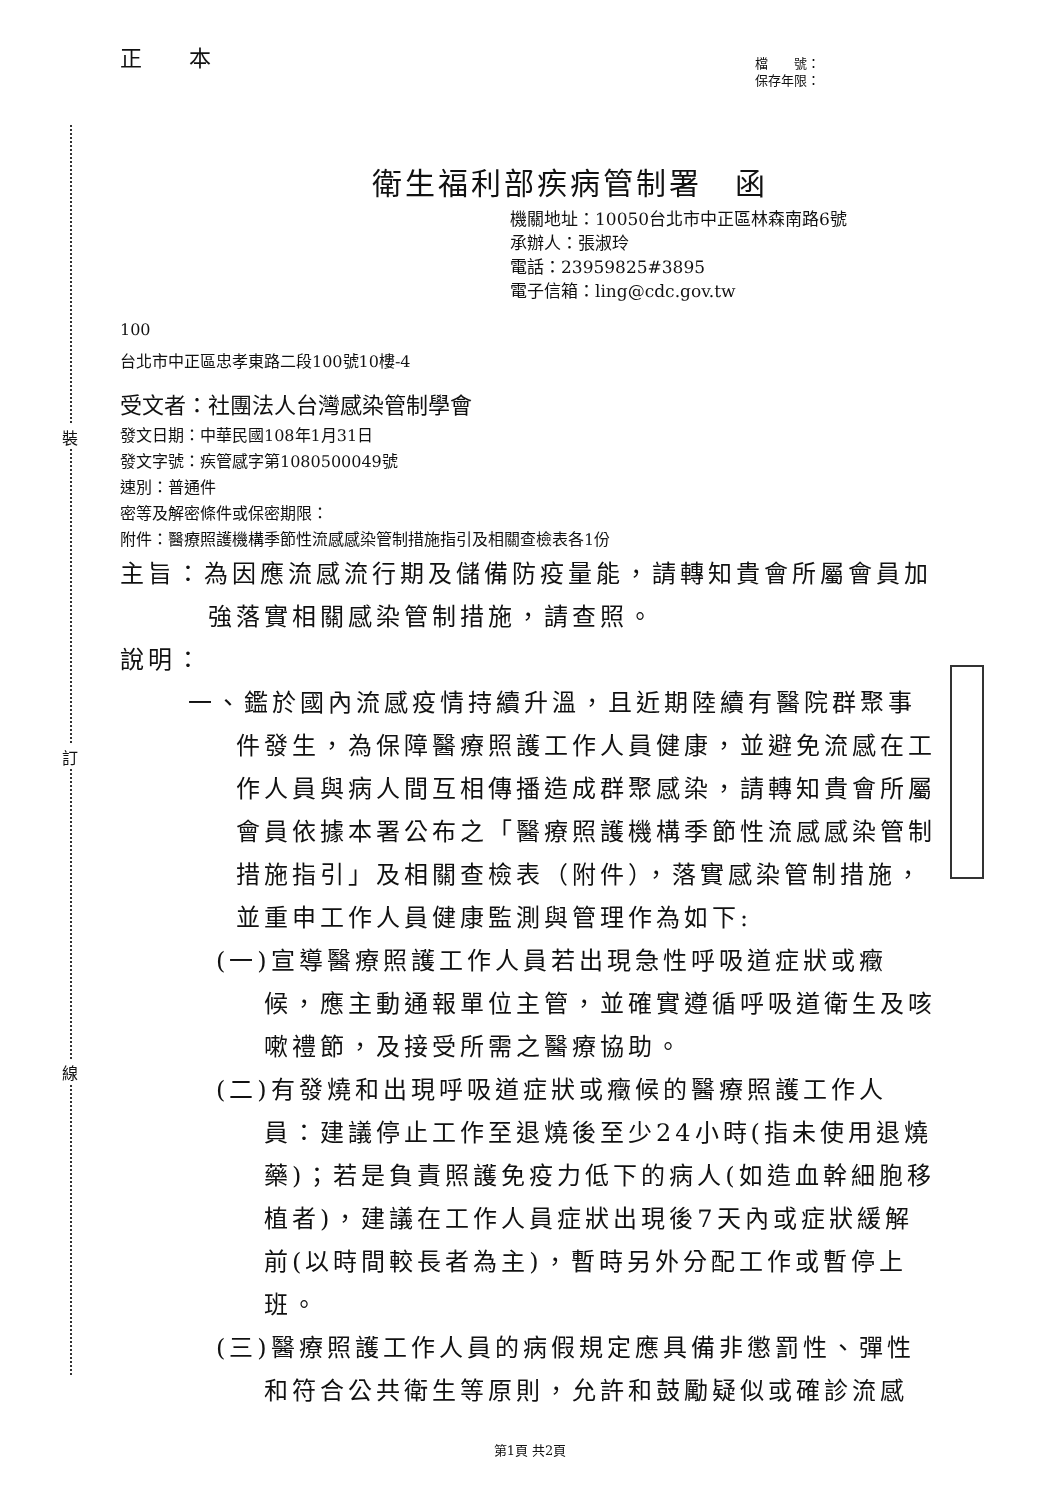裝
訂
線
正 本
檔　　號：
保存年限：
衛生福利部疾病管制署　函
機關地址：10050台北市中正區林森南路6號
承辦人：張淑玲
電話：23959825#3895
電子信箱：ling@cdc.gov.tw
100
台北市中正區忠孝東路二段100號10樓-4
受文者：社團法人台灣感染管制學會
發文日期：中華民國108年1月31日
發文字號：疾管感字第1080500049號
速別：普通件
密等及解密條件或保密期限：
附件：醫療照護機構季節性流感感染管制措施指引及相關查檢表各1份
主旨：為因應流感流行期及儲備防疫量能，請轉知貴會所屬會員加強落實相關感染管制措施，請查照。
說明：
一、鑑於國內流感疫情持續升溫，且近期陸續有醫院群聚事件發生，為保障醫療照護工作人員健康，並避免流感在工作人員與病人間互相傳播造成群聚感染，請轉知貴會所屬會員依據本署公布之「醫療照護機構季節性流感感染管制措施指引」及相關查檢表（附件），落實感染管制措施，並重申工作人員健康監測與管理作為如下:
(一)宣導醫療照護工作人員若出現急性呼吸道症狀或癥候，應主動通報單位主管，並確實遵循呼吸道衛生及咳嗽禮節，及接受所需之醫療協助。
(二)有發燒和出現呼吸道症狀或癥候的醫療照護工作人員：建議停止工作至退燒後至少24小時(指未使用退燒藥)；若是負責照護免疫力低下的病人(如造血幹細胞移植者)，建議在工作人員症狀出現後7天內或症狀緩解前(以時間較長者為主)，暫時另外分配工作或暫停上班。
(三)醫療照護工作人員的病假規定應具備非懲罰性、彈性和符合公共衛生等原則，允許和鼓勵疑似或確診流感
第1頁 共2頁